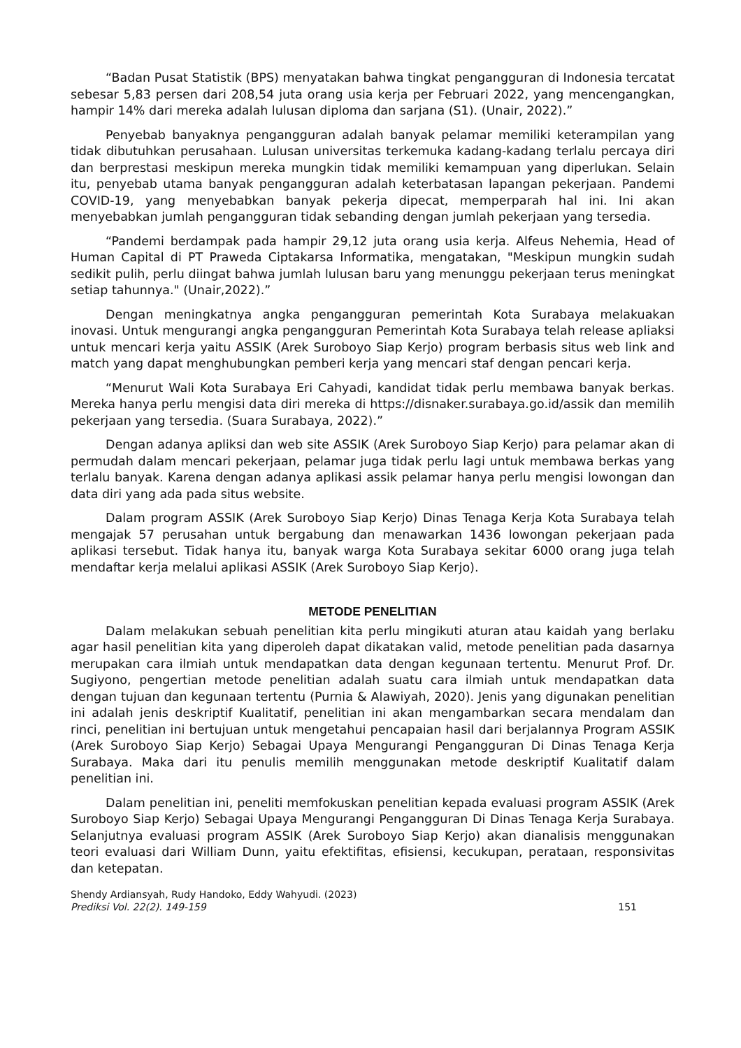“Badan Pusat Statistik (BPS) menyatakan bahwa tingkat pengangguran di Indonesia tercatat sebesar 5,83 persen dari 208,54 juta orang usia kerja per Februari 2022, yang mencengangkan, hampir 14% dari mereka adalah lulusan diploma dan sarjana (S1). (Unair, 2022).”
Penyebab banyaknya pengangguran adalah banyak pelamar memiliki keterampilan yang tidak dibutuhkan perusahaan. Lulusan universitas terkemuka kadang-kadang terlalu percaya diri dan berprestasi meskipun mereka mungkin tidak memiliki kemampuan yang diperlukan. Selain itu, penyebab utama banyak pengangguran adalah keterbatasan lapangan pekerjaan. Pandemi COVID-19, yang menyebabkan banyak pekerja dipecat, memperparah hal ini. Ini akan menyebabkan jumlah pengangguran tidak sebanding dengan jumlah pekerjaan yang tersedia.
“Pandemi berdampak pada hampir 29,12 juta orang usia kerja. Alfeus Nehemia, Head of Human Capital di PT Praweda Ciptakarsa Informatika, mengatakan, "Meskipun mungkin sudah sedikit pulih, perlu diingat bahwa jumlah lulusan baru yang menunggu pekerjaan terus meningkat setiap tahunnya." (Unair,2022).”
Dengan meningkatnya angka pengangguran pemerintah Kota Surabaya melakuakan inovasi. Untuk mengurangi angka pengangguran Pemerintah Kota Surabaya telah release apliaksi untuk mencari kerja yaitu ASSIK (Arek Suroboyo Siap Kerjo) program berbasis situs web link and match yang dapat menghubungkan pemberi kerja yang mencari staf dengan pencari kerja.
“Menurut Wali Kota Surabaya Eri Cahyadi, kandidat tidak perlu membawa banyak berkas. Mereka hanya perlu mengisi data diri mereka di https://disnaker.surabaya.go.id/assik dan memilih pekerjaan yang tersedia. (Suara Surabaya, 2022).”
Dengan adanya apliksi dan web site ASSIK (Arek Suroboyo Siap Kerjo) para pelamar akan di permudah dalam mencari pekerjaan, pelamar juga tidak perlu lagi untuk membawa berkas yang terlalu banyak. Karena dengan adanya aplikasi assik pelamar hanya perlu mengisi lowongan dan data diri yang ada pada situs website.
Dalam program ASSIK (Arek Suroboyo Siap Kerjo) Dinas Tenaga Kerja Kota Surabaya telah mengajak 57 perusahan untuk bergabung dan menawarkan 1436 lowongan pekerjaan pada aplikasi tersebut. Tidak hanya itu, banyak warga Kota Surabaya sekitar 6000 orang juga telah mendaftar kerja melalui aplikasi ASSIK (Arek Suroboyo Siap Kerjo).
METODE PENELITIAN
Dalam melakukan sebuah penelitian kita perlu mingikuti aturan atau kaidah yang berlaku agar hasil penelitian kita yang diperoleh dapat dikatakan valid, metode penelitian pada dasarnya merupakan cara ilmiah untuk mendapatkan data dengan kegunaan tertentu. Menurut Prof. Dr. Sugiyono, pengertian metode penelitian adalah suatu cara ilmiah untuk mendapatkan data dengan tujuan dan kegunaan tertentu (Purnia & Alawiyah, 2020). Jenis yang digunakan penelitian ini adalah jenis deskriptif Kualitatif, penelitian ini akan mengambarkan secara mendalam dan rinci, penelitian ini bertujuan untuk mengetahui pencapaian hasil dari berjalannya Program ASSIK (Arek Suroboyo Siap Kerjo) Sebagai Upaya Mengurangi Pengangguran Di Dinas Tenaga Kerja Surabaya. Maka dari itu penulis memilih menggunakan metode deskriptif Kualitatif dalam penelitian ini.
Dalam penelitian ini, peneliti memfokuskan penelitian kepada evaluasi program ASSIK (Arek Suroboyo Siap Kerjo) Sebagai Upaya Mengurangi Pengangguran Di Dinas Tenaga Kerja Surabaya. Selanjutnya evaluasi program ASSIK (Arek Suroboyo Siap Kerjo) akan dianalisis menggunakan teori evaluasi dari William Dunn, yaitu efektifitas, efisiensi, kecukupan, perataan, responsivitas dan ketepatan.
Shendy Ardiansyah, Rudy Handoko, Eddy Wahyudi. (2023)
Prediksi Vol. 22(2). 149-159
151